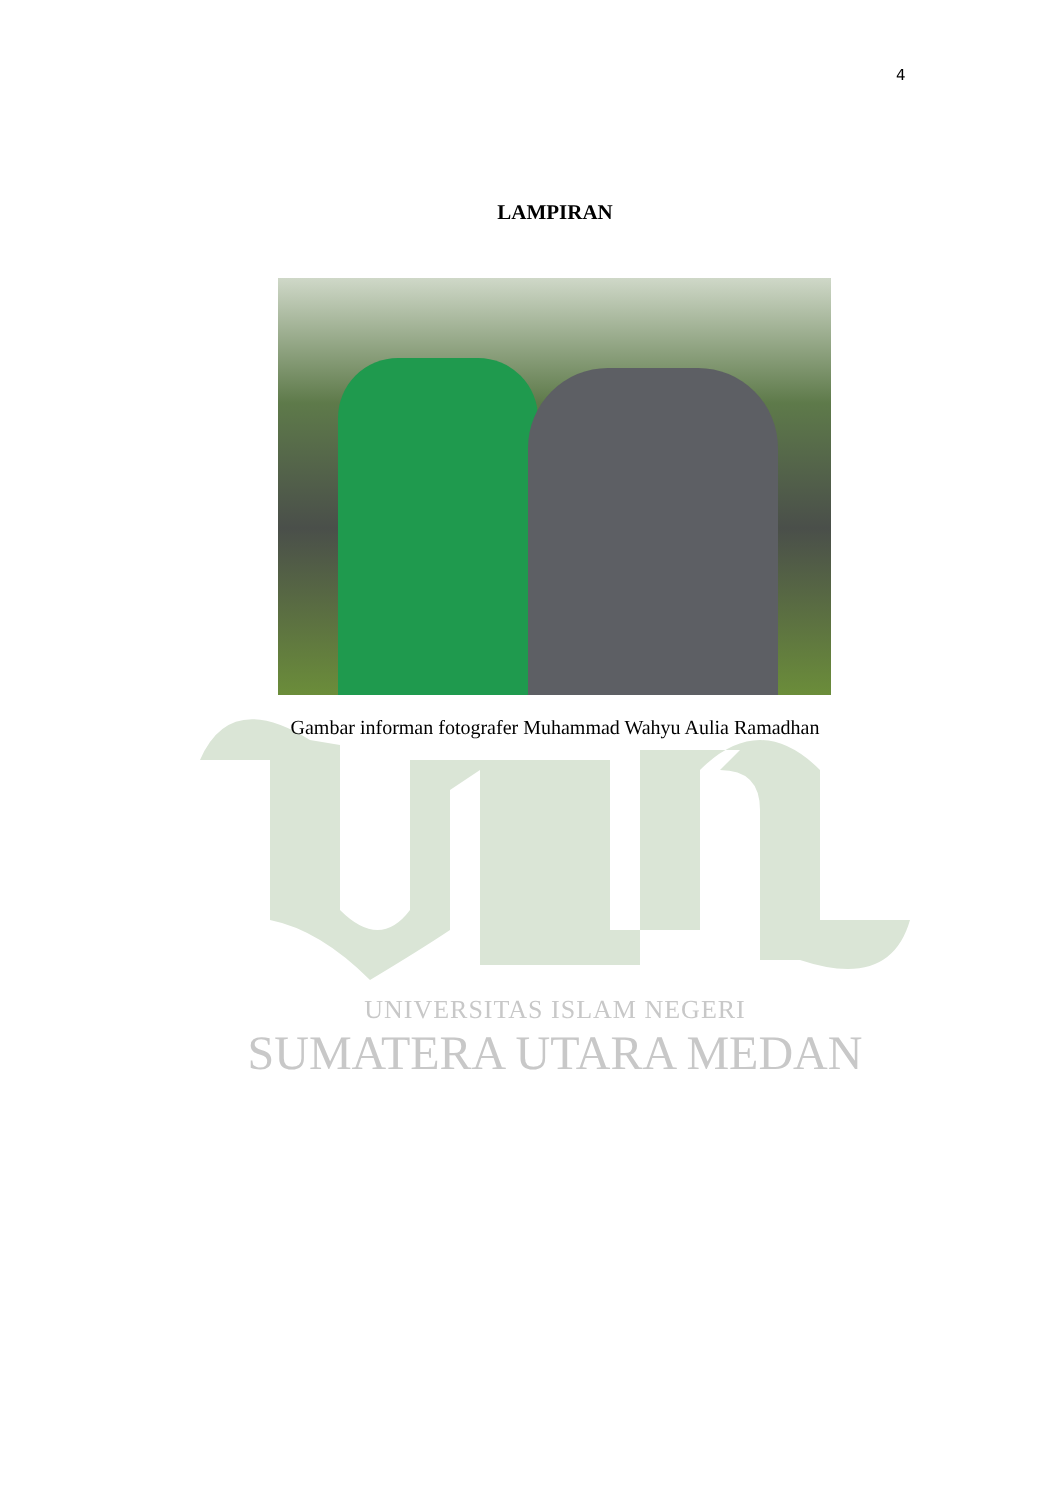4
LAMPIRAN
Gambar informan fotografer Muhammad Wahyu Aulia Ramadhan
UNIVERSITAS ISLAM NEGERI
SUMATERA UTARA MEDAN